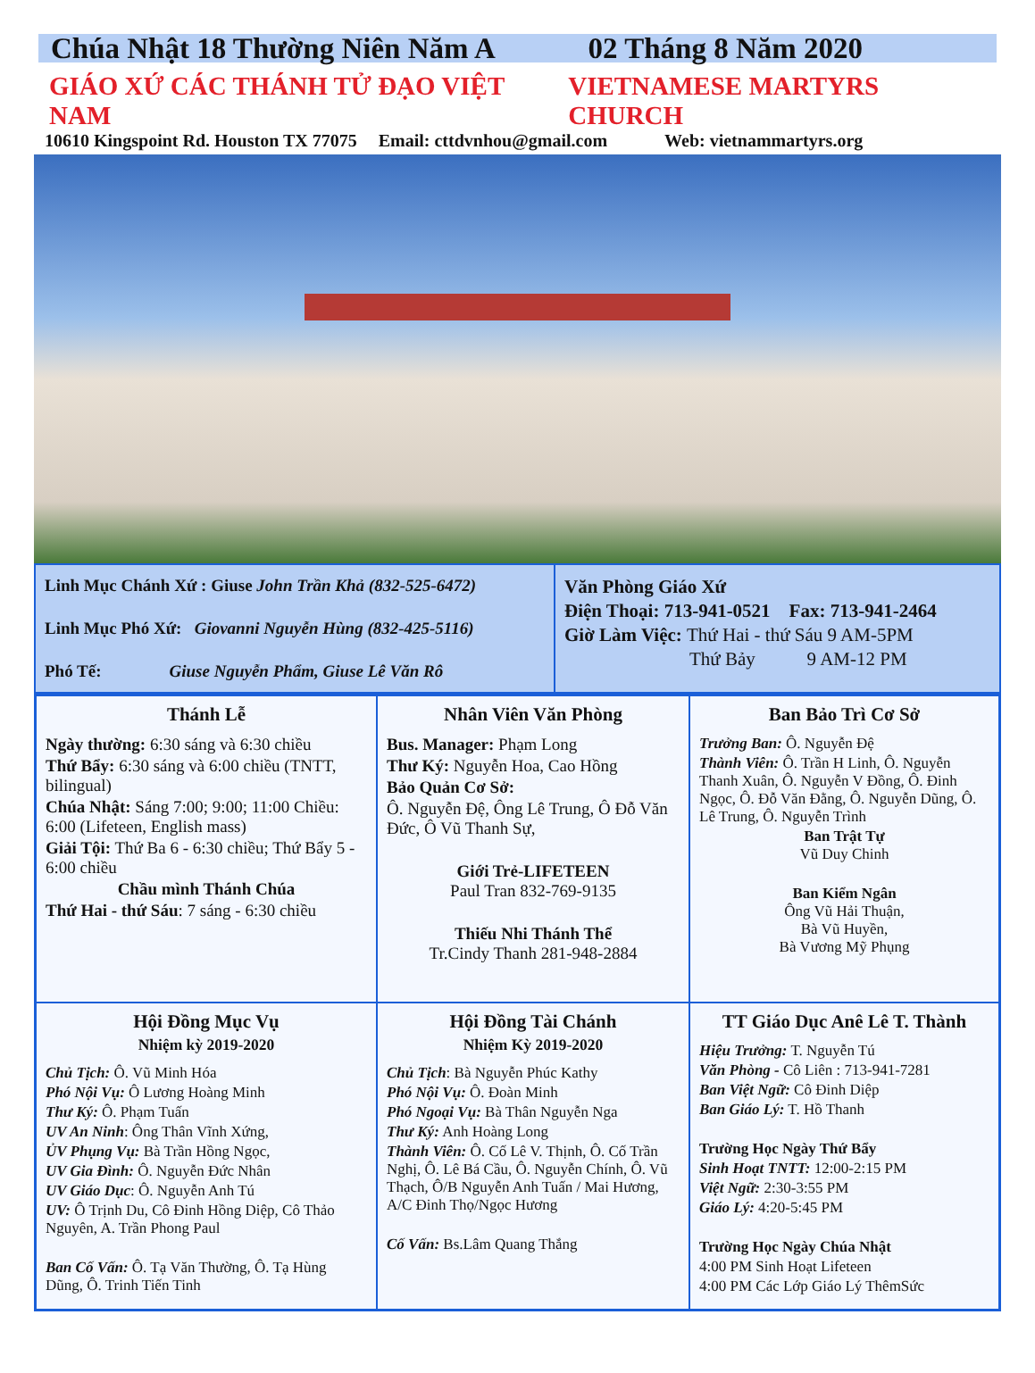Chúa Nhật 18 Thường Niên Năm A 02 Tháng 8 Năm 2020
GIÁO XỨ CÁC THÁNH TỬ ĐẠO VIỆT NAM VIETNAMESE MARTYRS CHURCH
10610 Kingspoint Rd. Houston TX 77075 Email: cttdvnhou@gmail.com Web: vietnammartyrs.org
Linh Mục Chánh Xứ : Giuse John Trần Khả (832-525-6472)
Linh Mục Phó Xứ: Giovanni Nguyễn Hùng (832-425-5116)
Phó Tế: Giuse Nguyễn Phẩm, Giuse Lê Văn Rô
Văn Phòng Giáo Xứ
Điện Thoại: 713-941-0521 Fax: 713-941-2464
Giờ Làm Việc: Thứ Hai - thứ Sáu 9 AM-5PM
Thứ Bảy 9 AM-12 PM
Thánh Lễ
Ngày thường: 6:30 sáng và 6:30 chiều
Thứ Bẩy: 6:30 sáng và 6:00 chiều (TNTT, bilingual)
Chúa Nhật: Sáng 7:00; 9:00; 11:00 Chiều: 6:00 (Lifeteen, English mass)
Giải Tội: Thứ Ba 6 - 6:30 chiều; Thứ Bẩy 5 - 6:00 chiều
Chầu mình Thánh Chúa
Thứ Hai - thứ Sáu: 7 sáng - 6:30 chiều
Nhân Viên Văn Phòng
Bus. Manager: Phạm Long
Thư Ký: Nguyễn Hoa, Cao Hồng
Bảo Quản Cơ Sở:
Ô. Nguyễn Đệ, Ông Lê Trung, Ô Đỗ Văn Đức, Ô Vũ Thanh Sự,
Giới Trẻ-LIFETEEN
Paul Tran 832-769-9135
Thiếu Nhi Thánh Thể
Tr.Cindy Thanh 281-948-2884
Ban Bảo Trì Cơ Sở
Trưởng Ban: Ô. Nguyễn Đệ
Thành Viên: Ô. Trần H Linh, Ô. Nguyễn Thanh Xuân, Ô. Nguyễn V Đồng, Ô. Đinh Ngọc, Ô. Đỗ Văn Đằng, Ô. Nguyễn Dũng, Ô. Lê Trung, Ô. Nguyễn Trình
Ban Trật Tự
Vũ Duy Chinh
Ban Kiểm Ngân
Ông Vũ Hải Thuận,
Bà Vũ Huyền,
Bà Vương Mỹ Phụng
Hội Đồng Mục Vụ
Nhiệm kỳ 2019-2020
Chủ Tịch: Ô. Vũ Minh Hóa
Phó Nội Vụ: Ô Lương Hoàng Minh
Thư Ký: Ô. Phạm Tuấn
UV An Ninh: Ông Thân Vĩnh Xứng,
ỦV Phụng Vụ: Bà Trần Hồng Ngọc,
UV Gia Đình: Ô. Nguyễn Đức Nhân
UV Giáo Dục: Ô. Nguyễn Anh Tú
UV: Ô Trịnh Du, Cô Đinh Hồng Diệp, Cô Thảo Nguyên, A. Trần Phong Paul
Ban Cố Vấn: Ô. Tạ Văn Thường, Ô. Tạ Hùng Dũng, Ô. Trinh Tiến Tinh
Hội Đồng Tài Chánh
Nhiệm Kỳ 2019-2020
Chủ Tịch: Bà Nguyễn Phúc Kathy
Phó Nội Vụ: Ô. Đoàn Minh
Phó Ngoại Vụ: Bà Thân Nguyễn Nga
Thư Ký: Anh Hoàng Long
Thành Viên: Ô. Cố Lê V. Thịnh, Ô. Cố Trần Nghị, Ô. Lê Bá Cầu, Ô. Nguyễn Chính, Ô. Vũ Thạch, Ô/B Nguyễn Anh Tuấn / Mai Hương, A/C Đinh Thọ/Ngọc Hương
Cố Vấn: Bs.Lâm Quang Thắng
TT Giáo Dục Anê Lê T. Thành
Hiệu Trưởng: T. Nguyễn Tú
Văn Phòng - Cô Liên : 713-941-7281
Ban Việt Ngữ: Cô Đinh Diệp
Ban Giáo Lý: T. Hồ Thanh
Trường Học Ngày Thứ Bẩy
Sinh Hoạt TNTT: 12:00-2:15 PM
Việt Ngữ: 2:30-3:55 PM
Giáo Lý: 4:20-5:45 PM
Trường Học Ngày Chúa Nhật
4:00 PM Sinh Hoạt Lifeteen
4:00 PM Các Lớp Giáo Lý ThêmSức